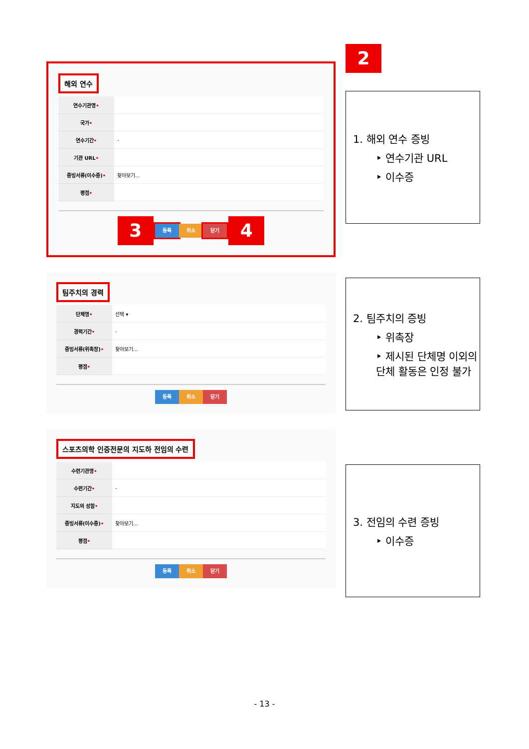해외 연수
| 연수기관명 • | |
| 국가 • | |
| 연수기간 • | - |
| 기관 URL • | |
| 증빙서류(이수증) • | 찾아보기... |
| 평점 • | |
3 등록 취소 닫기 4
팀주치의 경력
| 단체명 • | 선택 ▾ |
| 경력기간 • | - |
| 증빙서류(위촉장) • | 찾아보기... |
| 평점 • | |
등록 취소 닫기
스포츠의학 인증전문의 지도하 전임의 수련
| 수련기관명 • | |
| 수련기간 • | - |
| 지도의 성함 • | |
| 증빙서류(이수증) • | 찾아보기... |
| 평점 • | |
등록 취소 닫기
2
1. 해외 연수 증빙
‣ 연수기관 URL
‣ 이수증
2. 팀주치의 증빙
‣ 위촉장
‣ 제시된 단체명 이외의 단체 활동은 인정 불가
3. 전임의 수련 증빙
‣ 이수증
- 13 -